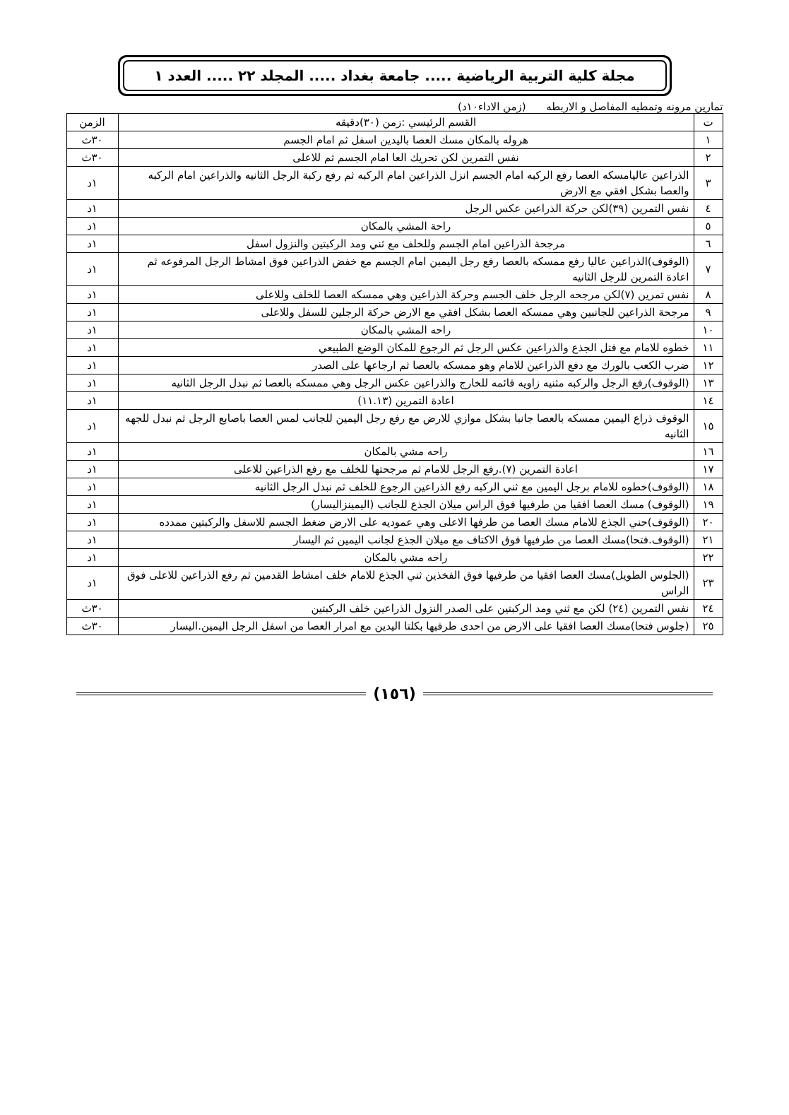مجلة كلية التربية الرياضية ..... جامعة بغداد ..... المجلد ٢٢ ..... العدد ١
تمارين مرونه وتمطيه المفاصل و الاربطه (زمن الاداء١٠د)
| ت | القسم الرئيسي :زمن (٣٠)دقيقه | الزمن |
| --- | --- | --- |
| ١ | هروله بالمكان مسك العصا باليدين اسفل ثم امام الجسم | ٣٠ث |
| ٢ | نفس التمرين لكن تحريك العا امام الجسم ثم للاعلى | ٣٠ث |
| ٣ | الذراعين عاليامسكه العصا رفع الركبه امام الجسم انزل الذراعين امام الركبه ثم رفع ركبة الرجل الثانيه والذراعين امام الركبه والعصا بشكل افقي مع الارض | ١د |
| ٤ | نفس التمرين (٣٩)لكن حركة الذراعين عكس الرجل | ١د |
| ٥ | راحة المشي بالمكان | ١د |
| ٦ | مرجحة الذراعين امام الجسم وللخلف مع ثني ومد الركبتين والنزول اسفل | ١د |
| ٧ | (الوقوف)الذراعين عاليا رفع ممسكه بالعصا رفع رجل اليمين امام الجسم مع خفض الذراعين فوق امشاط الرجل المرفوعه ثم اعادة التمرين للرجل الثانيه | ١د |
| ٨ | نفس تمرين (٧)لكن مرجحه الرجل خلف الجسم وحركة الذراعين وهي ممسكه العصا للخلف وللاعلى | ١د |
| ٩ | مرجحة الذراعين للجانبين وهي ممسكه العصا بشكل افقي مع الارض حركة الرجلين للسفل وللاعلى | ١د |
| ١٠ | راحه المشي بالمكان | ١د |
| ١١ | خطوه للامام مع فتل الجذع والذراعين عكس الرجل ثم الرجوع للمكان الوضع الطبيعي | ١د |
| ١٢ | ضرب الكعب بالورك مع دفع الذراعين للامام وهو ممسكه بالعصا ثم ارجاعها على الصدر | ١د |
| ١٣ | (الوقوف)رفع الرجل والركبه مثنيه زاويه قائمه للخارج والذراعين عكس الرجل وهي ممسكه بالعصا ثم نبدل الرجل الثانيه | ١د |
| ١٤ | اعادة التمرين (١١.١٣) | ١د |
| ١٥ | الوقوف ذراع اليمين ممسكه بالعصا جانبا بشكل موازي للارض مع رفع رجل اليمين للجانب لمس العصا باصابع الرجل ثم نبدل للجهه الثانيه | ١د |
| ١٦ | راحه مشي بالمكان | ١د |
| ١٧ | اعادة التمرين (٧).رفع الرجل للامام ثم مرجحتها للخلف مع رفع الذراعين للاعلى | ١د |
| ١٨ | (الوقوف)خطوه للامام برجل اليمين مع ثني الركبه رفع الذراعين الرجوع للخلف ثم نبدل الرجل الثانيه | ١د |
| ١٩ | (الوقوف) مسك العصا افقيا من طرفيها فوق الراس ميلان الجذع للجانب (اليمينزاليسار) | ١د |
| ٢٠ | (الوقوف)حني الجذع للامام مسك العصا من طرفها الاعلى وهي عموديه على الارض ضغط الجسم للاسفل والركبتين ممدده | ١د |
| ٢١ | (الوقوف.فتحا)مسك العصا من طرفيها فوق الاكتاف مع ميلان الجذع لجانب اليمين ثم اليسار | ١د |
| ٢٢ | راحه مشي بالمكان | ١د |
| ٢٣ | (الجلوس الطويل)مسك العصا افقيا من طرفيها فوق الفخذين ثني الجذع للامام خلف امشاط القدمين ثم رفع الذراعين للاعلى فوق الراس | ١د |
| ٢٤ | نفس التمرين (٢٤) لكن مع ثني ومد الركبتين على الصدر النزول الذراعين خلف الركبتين | ٣٠ث |
| ٢٥ | (جلوس فتحا)مسك العصا افقيا على الارض من احدى طرفيها بكلتا اليدين مع امرار العصا من اسفل الرجل اليمين.اليسار | ٣٠ث |
(١٥٦)